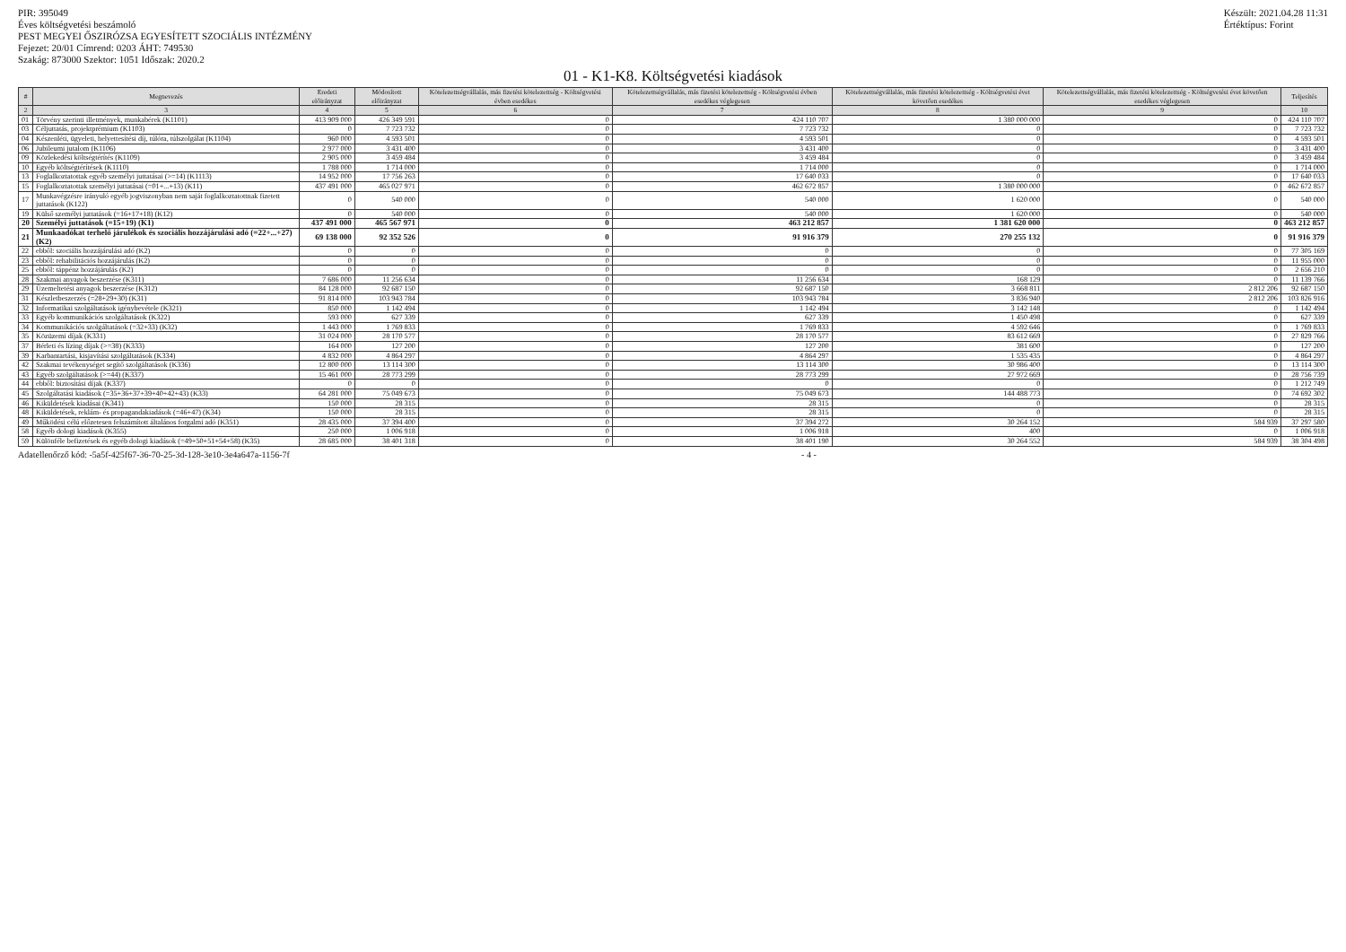PIR: 395049
Éves költségvetési beszámoló
PEST MEGYEI ŐSZIRÓZSA EGYESÍTETT SZOCIÁLIS INTÉZMÉNY
Fejezet: 20/01 Címrend: 0203 ÁHT: 749530
Szakág: 873000 Szektor: 1051 Időszak: 2020.2
Készült: 2021.04.28 11:31
Értéktípus: Forint
01 - K1-K8. Költségvetési kiadások
| # | Megnevezés | Eredeti előirányzat | Módosított előirányzat | Kötelezettségvállalás, más fizetési kötelezettség - Költségvetési évben esedékes | Kötelezettségvállalás, más fizetési kötelezettség - Költségvetési évben esedékes véglegesen | Kötelezettségvállalás, más fizetési kötelezettség - Költségvetési évet követően esedékes | Kötelezettségvállalás, más fizetési kötelezettség - Költségvetési évet követően esedékes véglegesen | Teljesítés |
| --- | --- | --- | --- | --- | --- | --- | --- | --- |
| 2 | 3 | 4 | 5 | 6 | 7 | 8 | 9 | 10 |
| 01 | Törvény szerinti illetmények, munkabérek (K1101) | 413 909 000 | 426 349 591 | 0 | 424 110 707 | 1 380 000 000 | 0 | 424 110 707 |
| 03 | Céljuttatás, projektprémium (K1103) | 0 | 7 723 732 | 0 | 7 723 732 | 0 | 0 | 7 723 732 |
| 04 | Készenléti, ügyeleti, helyettesítési díj, túlóra, túlszolgálat (K1104) | 960 000 | 4 593 501 | 0 | 4 593 501 | 0 | 0 | 4 593 501 |
| 06 | Jubileumi jutalom (K1106) | 2 977 000 | 3 431 400 | 0 | 3 431 400 | 0 | 0 | 3 431 400 |
| 09 | Közlekedési költségtérítés (K1109) | 2 905 000 | 3 459 484 | 0 | 3 459 484 | 0 | 0 | 3 459 484 |
| 10 | Egyéb költségtérítések (K1110) | 1 788 000 | 1 714 000 | 0 | 1 714 000 | 0 | 0 | 1 714 000 |
| 13 | Foglalkoztatottak egyéb személyi juttatásai (>=14) (K1113) | 14 952 000 | 17 756 263 | 0 | 17 640 033 | 0 | 0 | 17 640 033 |
| 15 | Foglalkoztatottak személyi juttatásai (=01+...+13) (K11) | 437 491 000 | 465 027 971 | 0 | 462 672 857 | 1 380 000 000 | 0 | 462 672 857 |
| 17 | Munkavégzésre irányuló egyéb jogviszonyban nem saját foglalkoztatottnak fizetett juttatások (K122) | 0 | 540 000 | 0 | 540 000 | 1 620 000 | 0 | 540 000 |
| 19 | Külső személyi juttatások (=16+17+18) (K12) | 0 | 540 000 | 0 | 540 000 | 1 620 000 | 0 | 540 000 |
| 20 | Személyi juttatások (=15+19) (K1) | 437 491 000 | 465 567 971 | 0 | 463 212 857 | 1 381 620 000 | 0 | 463 212 857 |
| 21 | Munkaadókat terhelő járulékok és szociális hozzájárulási adó (=22+...+27) (K2) | 69 138 000 | 92 352 526 | 0 | 91 916 379 | 270 255 132 | 0 | 91 916 379 |
| 22 | ebből: szociális hozzájárulási adó (K2) | 0 | 0 | 0 | 0 | 0 | 0 | 77 305 169 |
| 23 | ebből: rehabilitációs hozzájárulás (K2) | 0 | 0 | 0 | 0 | 0 | 0 | 11 955 000 |
| 25 | ebből: táppénz hozzájárulás (K2) | 0 | 0 | 0 | 0 | 0 | 0 | 2 656 210 |
| 28 | Szakmai anyagok beszerzése (K311) | 7 686 000 | 11 256 634 | 0 | 11 256 634 | 168 129 | 0 | 11 139 766 |
| 29 | Üzemeltetési anyagok beszerzése (K312) | 84 128 000 | 92 687 150 | 0 | 92 687 150 | 3 668 811 | 2 812 206 | 92 687 150 |
| 31 | Készletbeszerzés (=28+29+30) (K31) | 91 814 000 | 103 943 784 | 0 | 103 943 784 | 3 836 940 | 2 812 206 | 103 826 916 |
| 32 | Informatikai szolgáltatások igénybevétele (K321) | 850 000 | 1 142 494 | 0 | 1 142 494 | 3 142 148 | 0 | 1 142 494 |
| 33 | Egyéb kommunikációs szolgáltatások (K322) | 593 000 | 627 339 | 0 | 627 339 | 1 450 498 | 0 | 627 339 |
| 34 | Kommunikációs szolgáltatások (=32+33) (K32) | 1 443 000 | 1 769 833 | 0 | 1 769 833 | 4 592 646 | 0 | 1 769 833 |
| 35 | Közüzemi díjak (K331) | 31 024 000 | 28 170 577 | 0 | 28 170 577 | 83 612 669 | 0 | 27 829 766 |
| 37 | Bérleti és lízing díjak (>=38) (K333) | 164 000 | 127 200 | 0 | 127 200 | 381 600 | 0 | 127 200 |
| 39 | Karbantartási, kisjavítási szolgáltatások (K334) | 4 832 000 | 4 864 297 | 0 | 4 864 297 | 1 535 435 | 0 | 4 864 297 |
| 42 | Szakmai tevékenységet segítő szolgáltatások (K336) | 12 800 000 | 13 114 300 | 0 | 13 114 300 | 30 986 400 | 0 | 13 114 300 |
| 43 | Egyéb szolgáltatások (>=44) (K337) | 15 461 000 | 28 773 299 | 0 | 28 773 299 | 27 972 669 | 0 | 28 756 739 |
| 44 | ebből: biztosítási díjak (K337) | 0 | 0 | 0 | 0 | 0 | 0 | 1 212 749 |
| 45 | Szolgáltatási kiadások (=35+36+37+39+40+42+43) (K33) | 64 281 000 | 75 049 673 | 0 | 75 049 673 | 144 488 773 | 0 | 74 692 302 |
| 46 | Kiküldetések kiadásai (K341) | 150 000 | 28 315 | 0 | 28 315 | 0 | 0 | 28 315 |
| 48 | Kiküldetések, reklám- és propagandakiadások (=46+47) (K34) | 150 000 | 28 315 | 0 | 28 315 | 0 | 0 | 28 315 |
| 49 | Működési célú előzetesen felszámított általános forgalmi adó (K351) | 28 435 000 | 37 394 400 | 0 | 37 394 272 | 30 264 152 | 584 939 | 37 297 580 |
| 58 | Egyéb dologi kiadások (K355) | 250 000 | 1 006 918 | 0 | 1 006 918 | 400 | 0 | 1 006 918 |
| 59 | Különféle befizetések és egyéb dologi kiadások (=49+50+51+54+58) (K35) | 28 685 000 | 38 401 318 | 0 | 38 401 190 | 30 264 552 | 584 939 | 38 304 498 |
Adatellenőrző kód: -5a5f-425f67-36-70-25-3d-128-3e10-3e4a647a-1156-7f - 4 -